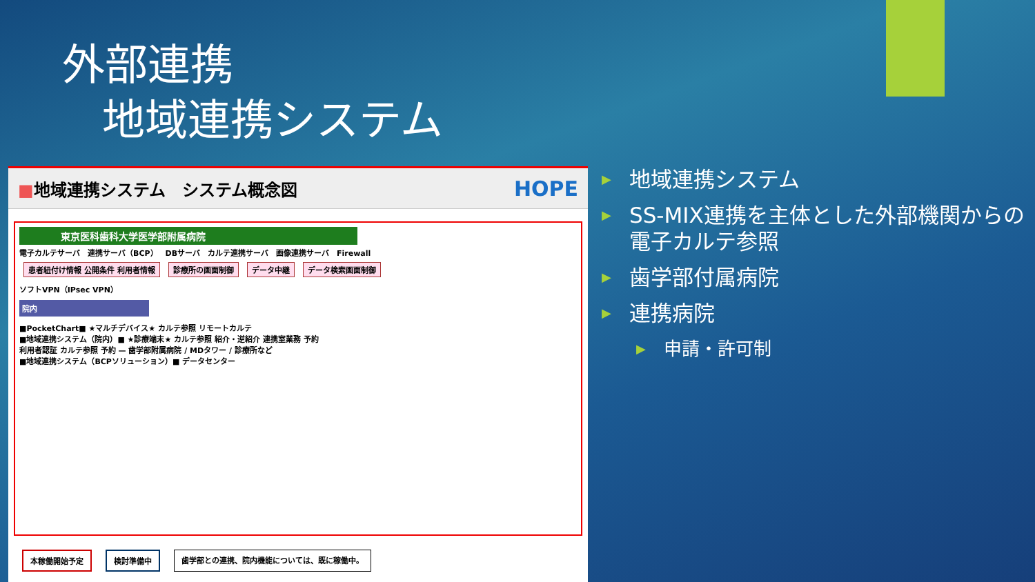外部連携
地域連携システム
■地域連携システム　システム概念図 HOPE
東京医科歯科大学医学部附属病院
電子カルテサーバ　連携サーバ（BCP）　DBサーバ　カルテ連携サーバ　画像連携サーバ　Firewall
患者紐付け情報 公開条件 利用者情報 診療所の画面制御 データ中継 データ検索画面制御
ソフトVPN（IPsec VPN）
院内
■PocketChart■ ★マルチデバイス★ カルテ参照 リモートカルテ
■地域連携システム（院内）■ ★診療端末★ カルテ参照 紹介・逆紹介 連携室業務 予約
利用者認証 カルテ参照 予約 — 歯学部附属病院 / MDタワー / 診療所など
■地域連携システム（BCPソリューション）■ データセンター
本稼働開始予定 検討準備中 歯学部との連携、院内機能については、既に稼働中。
地域連携システム
SS-MIX連携を主体とした外部機関からの電子カルテ参照
歯学部付属病院
連携病院
申請・許可制